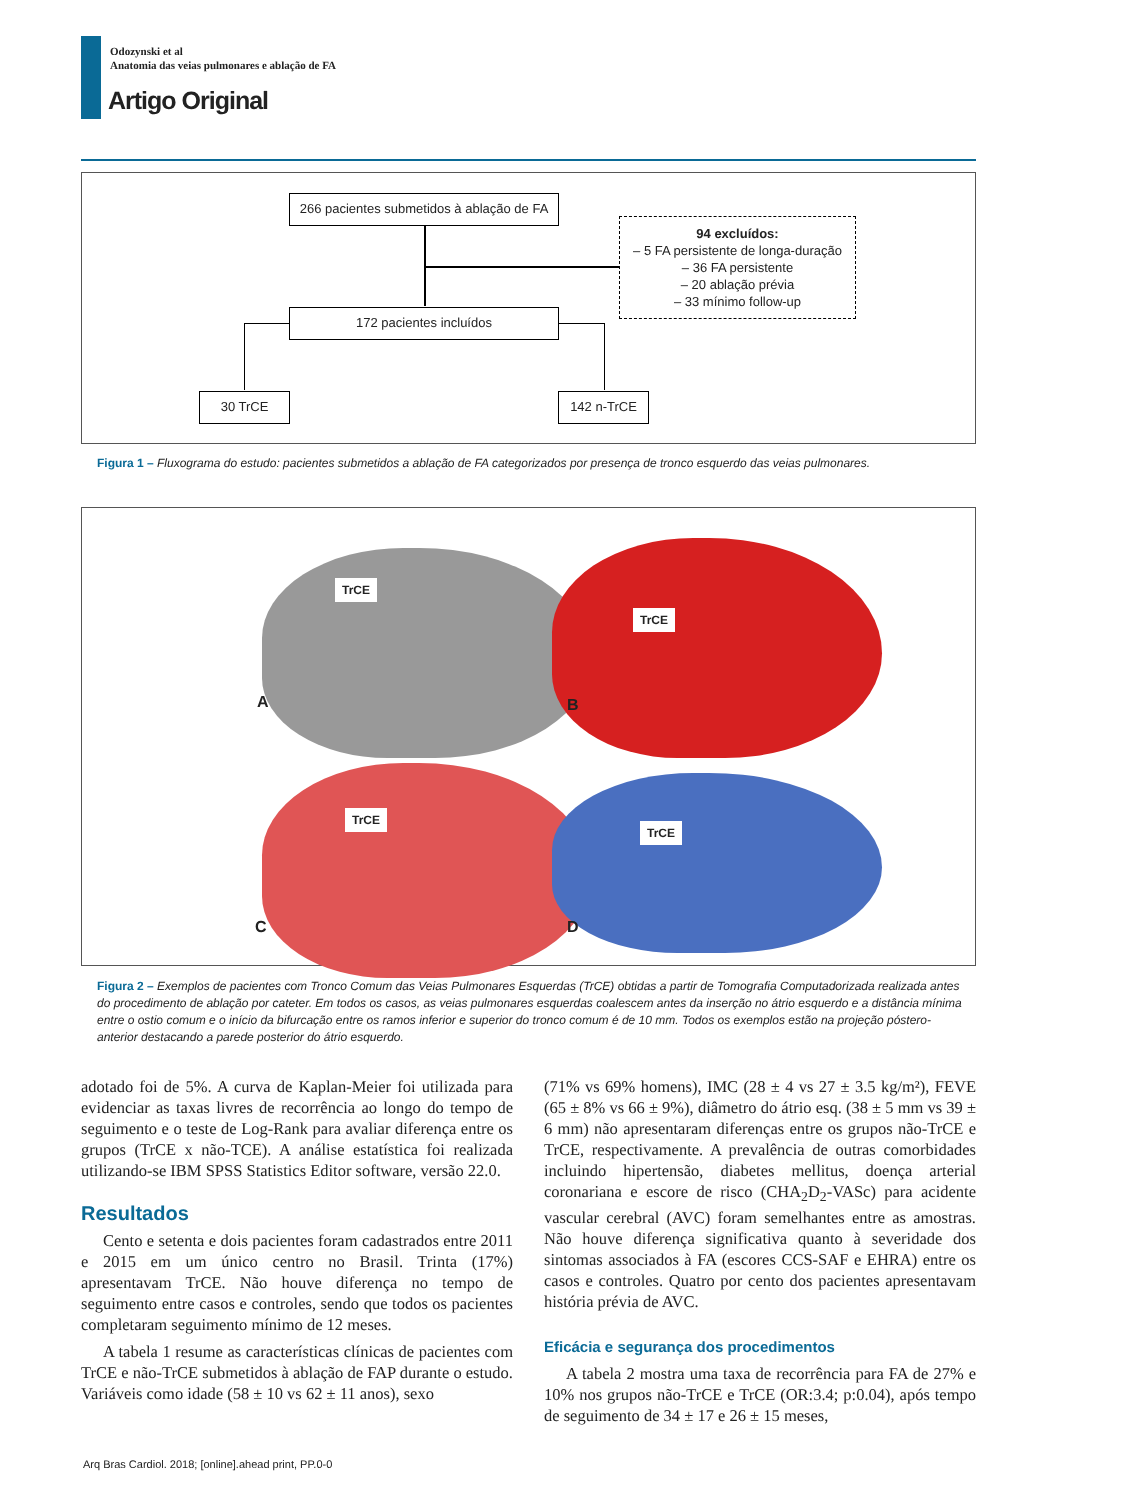Odozynski et al
Anatomia das veias pulmonares e ablação de FA
Artigo Original
266 pacientes submetidos à ablação de FA
94 excluídos:
– 5 FA persistente de longa-duração
– 36 FA persistente
– 20 ablação prévia
– 33 mínimo follow-up
172 pacientes incluídos
30 TrCE 142 n-TrCE
Figura 1 – Fluxograma do estudo: pacientes submetidos a ablação de FA categorizados por presença de tronco esquerdo das veias pulmonares.
TrCE
A
TrCE
B
TrCE
C
TrCE
D
Figura 2 – Exemplos de pacientes com Tronco Comum das Veias Pulmonares Esquerdas (TrCE) obtidas a partir de Tomografia Computadorizada realizada antes do procedimento de ablação por cateter. Em todos os casos, as veias pulmonares esquerdas coalescem antes da inserção no átrio esquerdo e a distância mínima entre o ostio comum e o início da bifurcação entre os ramos inferior e superior do tronco comum é de 10 mm. Todos os exemplos estão na projeção póstero-anterior destacando a parede posterior do átrio esquerdo.
adotado foi de 5%. A curva de Kaplan-Meier foi utilizada para evidenciar as taxas livres de recorrência ao longo do tempo de seguimento e o teste de Log-Rank para avaliar diferença entre os grupos (TrCE x não-TCE). A análise estatística foi realizada utilizando-se IBM SPSS Statistics Editor software, versão 22.0.
Resultados
Cento e setenta e dois pacientes foram cadastrados entre 2011 e 2015 em um único centro no Brasil. Trinta (17%) apresentavam TrCE. Não houve diferença no tempo de seguimento entre casos e controles, sendo que todos os pacientes completaram seguimento mínimo de 12 meses.
A tabela 1 resume as características clínicas de pacientes com TrCE e não-TrCE submetidos à ablação de FAP durante o estudo. Variáveis como idade (58 ± 10 vs 62 ± 11 anos), sexo
(71% vs 69% homens), IMC (28 ± 4 vs 27 ± 3.5 kg/m²), FEVE (65 ± 8% vs 66 ± 9%), diâmetro do átrio esq. (38 ± 5 mm vs 39 ± 6 mm) não apresentaram diferenças entre os grupos não-TrCE e TrCE, respectivamente. A prevalência de outras comorbidades incluindo hipertensão, diabetes mellitus, doença arterial coronariana e escore de risco (CHA<sub>2</sub>D<sub>2</sub>-VASc) para acidente vascular cerebral (AVC) foram semelhantes entre as amostras. Não houve diferença significativa quanto à severidade dos sintomas associados à FA (escores CCS-SAF e EHRA) entre os casos e controles. Quatro por cento dos pacientes apresentavam história prévia de AVC.
Eficácia e segurança dos procedimentos
A tabela 2 mostra uma taxa de recorrência para FA de 27% e 10% nos grupos não-TrCE e TrCE (OR:3.4; p:0.04), após tempo de seguimento de 34 ± 17 e 26 ± 15 meses,
Arq Bras Cardiol. 2018; [online].ahead print, PP.0-0